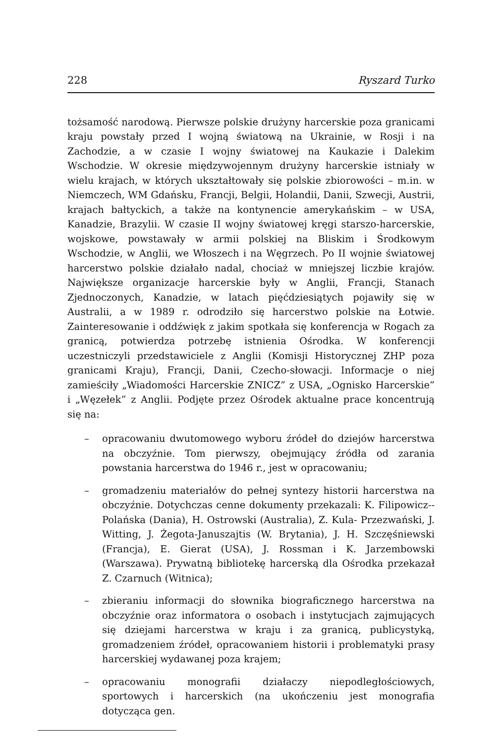228 Ryszard Turko
tożsamość narodową. Pierwsze polskie drużyny harcerskie poza granicami kraju powstały przed I wojną światową na Ukrainie, w Rosji i na Zachodzie, a w czasie I wojny światowej na Kaukazie i Dalekim Wschodzie. W okresie międzywojennym drużyny harcerskie istniały w wielu krajach, w których ukształtowały się polskie zbiorowości – m.in. w Niemczech, WM Gdańsku, Francji, Belgii, Holandii, Danii, Szwecji, Austrii, krajach bałtyckich, a także na kontynencie amerykańskim – w USA, Kanadzie, Brazylii. W czasie II wojny światowej kręgi starszo-harcerskie, wojskowe, powstawały w armii polskiej na Bliskim i Środkowym Wschodzie, w Anglii, we Włoszech i na Węgrzech. Po II wojnie światowej harcerstwo polskie działało nadal, chociaż w mniejszej liczbie krajów. Największe organizacje harcerskie były w Anglii, Francji, Stanach Zjednoczonych, Kanadzie, w latach pięćdziesiątych pojawiły się w Australii, a w 1989 r. odrodziło się harcerstwo polskie na Łotwie. Zainteresowanie i oddźwięk z jakim spotkała się konferencja w Rogach za granicą, potwierdza potrzebę istnienia Ośrodka. W konferencji uczestniczyli przedstawiciele z Anglii (Komisji Historycznej ZHP poza granicami Kraju), Francji, Danii, Czecho-słowacji. Informacje o niej zamieściły „Wiadomości Harcerskie ZNICZ” z USA, „Ognisko Harcerskie” i „Węzełek” z Anglii. Podjęte przez Ośrodek aktualne prace koncentrują się na:
– opracowaniu dwutomowego wyboru źródeł do dziejów harcerstwa na obczyźnie. Tom pierwszy, obejmujący źródła od zarania powstania harcerstwa do 1946 r., jest w opracowaniu;
– gromadzeniu materiałów do pełnej syntezy historii harcerstwa na obczyźnie. Dotychczas cenne dokumenty przekazali: K. Filipowicz--Polańska (Dania), H. Ostrowski (Australia), Z. Kula- Przezwański, J. Witting, J. Żegota-Januszajtis (W. Brytania), J. H. Szczęśniewski (Francja), E. Gierat (USA), J. Rossman i K. Jarzembowski (Warszawa). Prywatną bibliotekę harcerską dla Ośrodka przekazał Z. Czarnuch (Witnica);
– zbieraniu informacji do słownika biograficznego harcerstwa na obczyźnie oraz informatora o osobach i instytucjach zajmujących się dziejami harcerstwa w kraju i za granicą, publicystyką, gromadzeniem źródeł, opracowaniem historii i problematyki prasy harcerskiej wydawanej poza krajem;
– opracowaniu monografii działaczy niepodległościowych, sportowych i harcerskich (na ukończeniu jest monografia dotycząca gen.